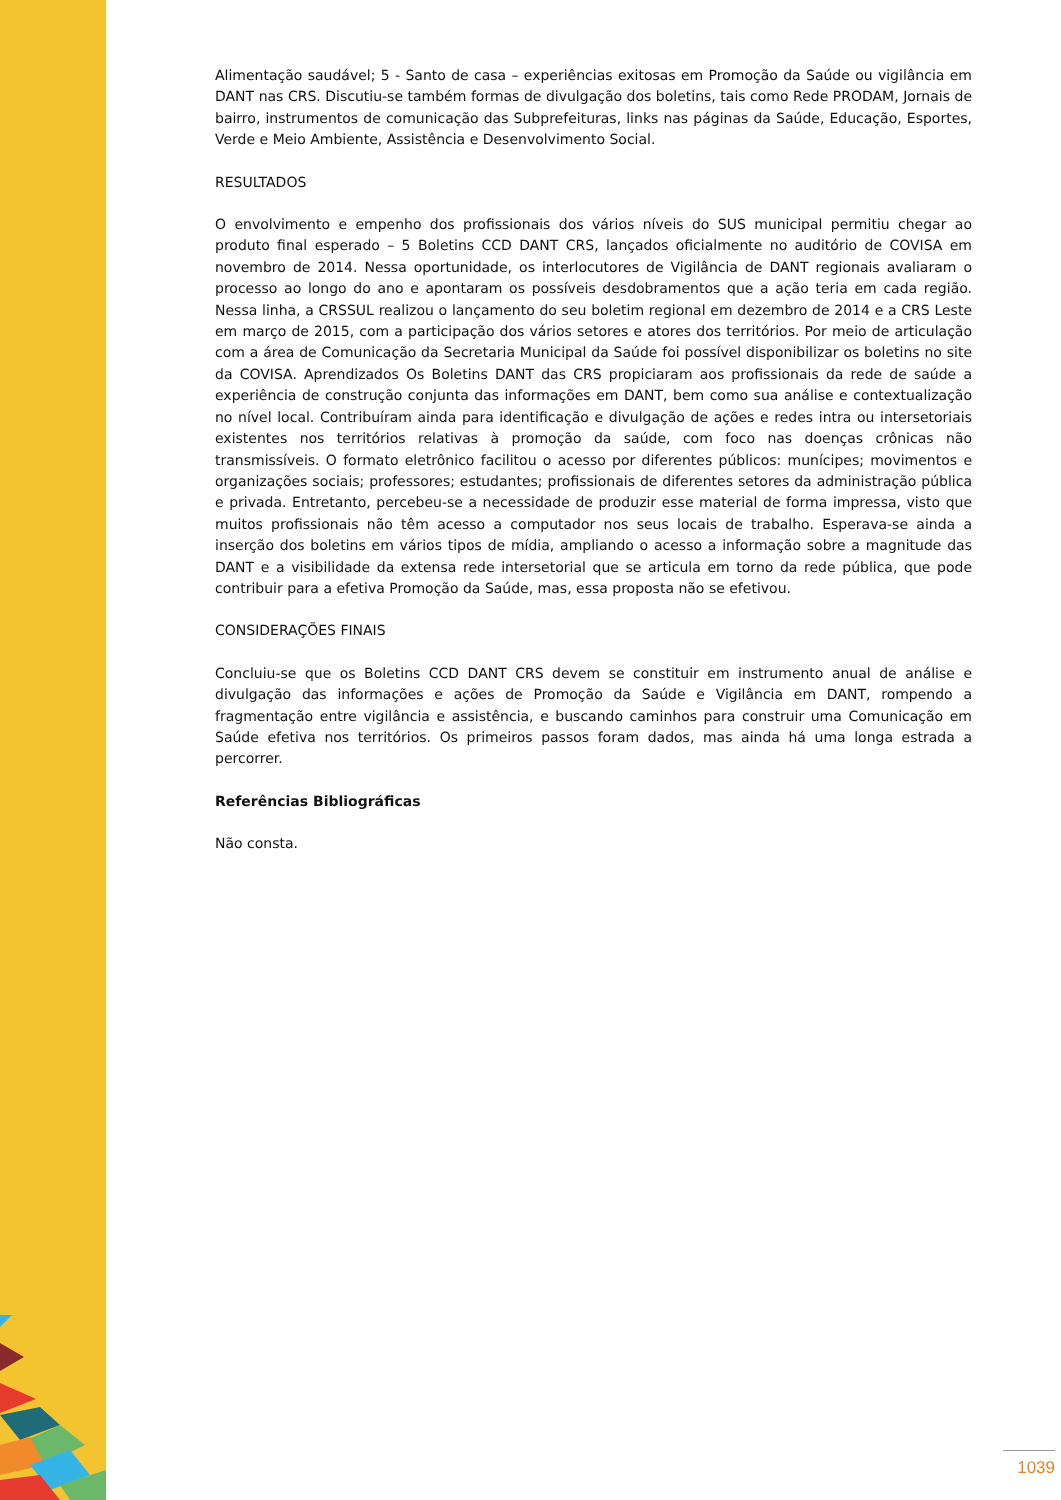Alimentação saudável; 5 - Santo de casa – experiências exitosas em Promoção da Saúde ou vigilância em DANT nas CRS. Discutiu-se também formas de divulgação dos boletins, tais como Rede PRODAM, Jornais de bairro, instrumentos de comunicação das Subprefeituras, links nas páginas da Saúde, Educação, Esportes, Verde e Meio Ambiente, Assistência e Desenvolvimento Social.
RESULTADOS
O envolvimento e empenho dos profissionais dos vários níveis do SUS municipal permitiu chegar ao produto final esperado – 5 Boletins CCD DANT CRS, lançados oficialmente no auditório de COVISA em novembro de 2014. Nessa oportunidade, os interlocutores de Vigilância de DANT regionais avaliaram o processo ao longo do ano e apontaram os possíveis desdobramentos que a ação teria em cada região. Nessa linha, a CRSSUL realizou o lançamento do seu boletim regional em dezembro de 2014 e a CRS Leste em março de 2015, com a participação dos vários setores e atores dos territórios. Por meio de articulação com a área de Comunicação da Secretaria Municipal da Saúde foi possível disponibilizar os boletins no site da COVISA. Aprendizados Os Boletins DANT das CRS propiciaram aos profissionais da rede de saúde a experiência de construção conjunta das informações em DANT, bem como sua análise e contextualização no nível local. Contribuíram ainda para identificação e divulgação de ações e redes intra ou intersetoriais existentes nos territórios relativas à promoção da saúde, com foco nas doenças crônicas não transmissíveis. O formato eletrônico facilitou o acesso por diferentes públicos: munícipes; movimentos e organizações sociais; professores; estudantes; profissionais de diferentes setores da administração pública e privada. Entretanto, percebeu-se a necessidade de produzir esse material de forma impressa, visto que muitos profissionais não têm acesso a computador nos seus locais de trabalho. Esperava-se ainda a inserção dos boletins em vários tipos de mídia, ampliando o acesso a informação sobre a magnitude das DANT e a visibilidade da extensa rede intersetorial que se articula em torno da rede pública, que pode contribuir para a efetiva Promoção da Saúde, mas, essa proposta não se efetivou.
CONSIDERAÇÕES FINAIS
Concluiu-se que os Boletins CCD DANT CRS devem se constituir em instrumento anual de análise e divulgação das informações e ações de Promoção da Saúde e Vigilância em DANT, rompendo a fragmentação entre vigilância e assistência, e buscando caminhos para construir uma Comunicação em Saúde efetiva nos territórios. Os primeiros passos foram dados, mas ainda há uma longa estrada a percorrer.
Referências Bibliográficas
Não consta.
1039